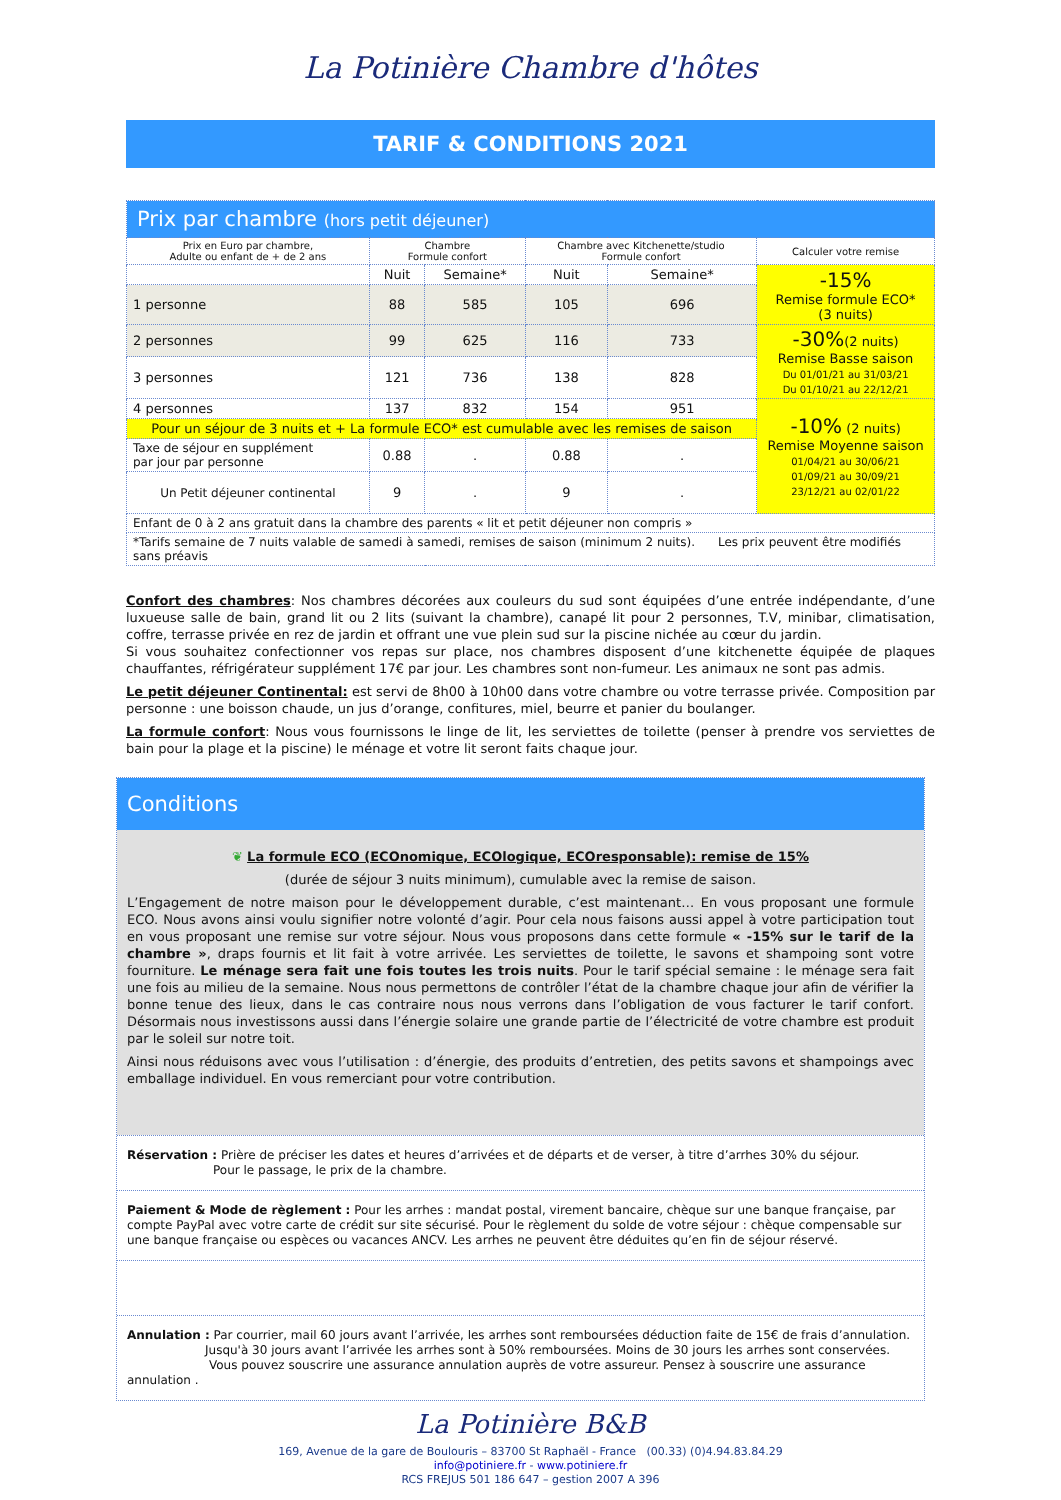La Potinière Chambre d'hôtes
TARIF & CONDITIONS 2021
| Prix par chambre (hors petit déjeuner) | | | | | |
| --- | --- | --- | --- | --- | --- |
| Prix en Euro par chambre, Adulte ou enfant de + de 2 ans | Chambre Formule confort | | Chambre avec Kitchenette/studio Formule confort | | Calculer votre remise |
| | Nuit | Semaine* | Nuit | Semaine* | -15% Remise formule ECO* (3 nuits) |
| 1 personne | 88 | 585 | 105 | 696 | |
| 2 personnes | 99 | 625 | 116 | 733 | -30% (2 nuits) Remise Basse saison Du 01/01/21 au 31/03/21 Du 01/10/21 au 22/12/21 |
| 3 personnes | 121 | 736 | 138 | 828 | |
| 4 personnes | 137 | 832 | 154 | 951 | -10% (2 nuits) Remise Moyenne saison 01/04/21 au 30/06/21 01/09/21 au 30/09/21 23/12/21 au 02/01/22 |
| Pour un séjour de 3 nuits et + La formule ECO* est cumulable avec les remises de saison | | | | | |
| Taxe de séjour en supplément par jour par personne | 0.88 | . | 0.88 | . | |
| Un Petit déjeuner continental | 9 | . | 9 | . | |
| Enfant de 0 à 2 ans gratuit dans la chambre des parents « lit et petit déjeuner non compris » | | | | | |
| *Tarifs semaine de 7 nuits valable de samedi à samedi, remises de saison (minimum 2 nuits). Les prix peuvent être modifiés sans préavis | | | | | |
Confort des chambres: Nos chambres décorées aux couleurs du sud sont équipées d’une entrée indépendante, d’une luxueuse salle de bain, grand lit ou 2 lits (suivant la chambre), canapé lit pour 2 personnes, T.V, minibar, climatisation, coffre, terrasse privée en rez de jardin et offrant une vue plein sud sur la piscine nichée au cœur du jardin.
Si vous souhaitez confectionner vos repas sur place, nos chambres disposent d’une kitchenette équipée de plaques chauffantes, réfrigérateur supplément 17€ par jour. Les chambres sont non-fumeur. Les animaux ne sont pas admis.
Le petit déjeuner Continental: est servi de 8h00 à 10h00 dans votre chambre ou votre terrasse privée. Composition par personne : une boisson chaude, un jus d’orange, confitures, miel, beurre et panier du boulanger.
La formule confort: Nous vous fournissons le linge de lit, les serviettes de toilette (penser à prendre vos serviettes de bain pour la plage et la piscine) le ménage et votre lit seront faits chaque jour.
Conditions
❦ La formule ECO (ECOnomique, ECOlogique, ECOresponsable): remise de 15%
(durée de séjour 3 nuits minimum), cumulable avec la remise de saison.
L’Engagement de notre maison pour le développement durable, c’est maintenant… En vous proposant une formule ECO. Nous avons ainsi voulu signifier notre volonté d’agir. Pour cela nous faisons aussi appel à votre participation tout en vous proposant une remise sur votre séjour. Nous vous proposons dans cette formule « -15% sur le tarif de la chambre », draps fournis et lit fait à votre arrivée. Les serviettes de toilette, le savons et shampoing sont votre fourniture. Le ménage sera fait une fois toutes les trois nuits. Pour le tarif spécial semaine : le ménage sera fait une fois au milieu de la semaine. Nous nous permettons de contrôler l’état de la chambre chaque jour afin de vérifier la bonne tenue des lieux, dans le cas contraire nous nous verrons dans l’obligation de vous facturer le tarif confort. Désormais nous investissons aussi dans l’énergie solaire une grande partie de l’électricité de votre chambre est produit par le soleil sur notre toit.
Ainsi nous réduisons avec vous l’utilisation : d’énergie, des produits d’entretien, des petits savons et shampoings avec emballage individuel. En vous remerciant pour votre contribution.
Réservation : Prière de préciser les dates et heures d’arrivées et de départs et de verser, à titre d’arrhes 30% du séjour.
Pour le passage, le prix de la chambre.
Paiement & Mode de règlement : Pour les arrhes : mandat postal, virement bancaire, chèque sur une banque française, par compte PayPal avec votre carte de crédit sur site sécurisé. Pour le règlement du solde de votre séjour : chèque compensable sur une banque française ou espèces ou vacances ANCV. Les arrhes ne peuvent être déduites qu’en fin de séjour réservé.
Annulation : Par courrier, mail 60 jours avant l’arrivée, les arrhes sont remboursées déduction faite de 15€ de frais d’annulation.
Jusqu'à 30 jours avant l’arrivée les arrhes sont à 50% remboursées. Moins de 30 jours les arrhes sont conservées.
Vous pouvez souscrire une assurance annulation auprès de votre assureur. Pensez à souscrire une assurance annulation .
La Potinière B&B
169, Avenue de la gare de Boulouris – 83700 St Raphaël - France (00.33) (0)4.94.83.84.29
info@potiniere.fr - www.potiniere.fr
RCS FREJUS 501 186 647 – gestion 2007 A 396